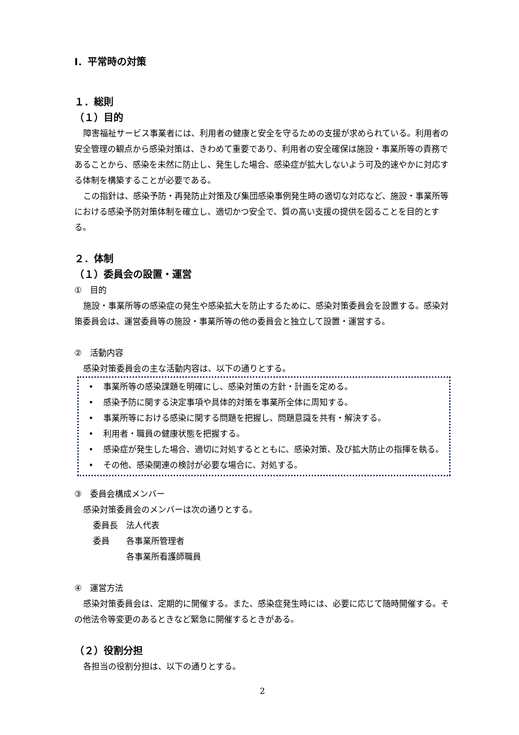Ⅰ．平常時の対策
１．総則
（１）目的
障害福祉サービス事業者には、利用者の健康と安全を守るための支援が求められている。利用者の安全管理の観点から感染対策は、きわめて重要であり、利用者の安全確保は施設・事業所等の責務であることから、感染を未然に防止し、発生した場合、感染症が拡大しないよう可及的速やかに対応する体制を構築することが必要である。
この指針は、感染予防・再発防止対策及び集団感染事例発生時の適切な対応など、施設・事業所等における感染予防対策体制を確立し、適切かつ安全で、質の高い支援の提供を図ることを目的とする。
２．体制
（１）委員会の設置・運営
①　目的
施設・事業所等の感染症の発生や感染拡大を防止するために、感染対策委員会を設置する。感染対策委員会は、運営委員等の施設・事業所等の他の委員会と独立して設置・運営する。
②　活動内容
感染対策委員会の主な活動内容は、以下の通りとする。
• 事業所等の感染課題を明確にし、感染対策の方針・計画を定める。
• 感染予防に関する決定事項や具体的対策を事業所全体に周知する。
• 事業所等における感染に関する問題を把握し、問題意識を共有・解決する。
• 利用者・職員の健康状態を把握する。
• 感染症が発生した場合、適切に対処するとともに、感染対策、及び拡大防止の指揮を執る。
• その他、感染関連の検討が必要な場合に、対処する。
③　委員会構成メンバー
感染対策委員会のメンバーは次の通りとする。
委員長　法人代表
委員　　各事業所管理者
　　　　各事業所看護師職員
④　運営方法
感染対策委員会は、定期的に開催する。また、感染症発生時には、必要に応じて随時開催する。その他法令等変更のあるときなど緊急に開催するときがある。
（２）役割分担
各担当の役割分担は、以下の通りとする。
2